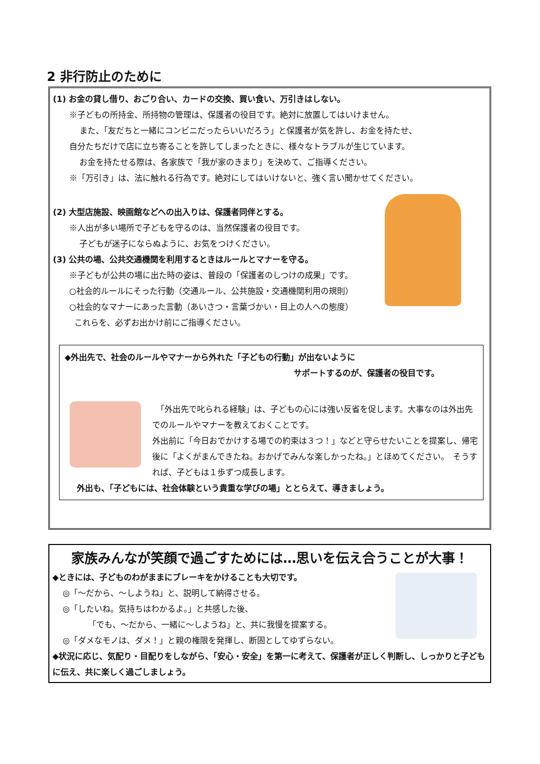2 非行防止のために
(1) お金の貸し借り、おごり合い、カードの交換、買い食い、万引きはしない。
※子どもの所持金、所持物の管理は、保護者の役目です。絶対に放置してはいけません。
また、「友だちと一緒にコンビニだったらいいだろう」と保護者が気を許し、お金を持たせ、
自分たちだけで店に立ち寄ることを許してしまったときに、様々なトラブルが生じています。
お金を持たせる際は、各家族で「我が家のきまり」を決めて、ご指導ください。
※「万引き」は、法に触れる行為です。絶対にしてはいけないと、強く言い聞かせてください。
(2) 大型店施設、映画館などへの出入りは、保護者同伴とする。
※人出が多い場所で子どもを守るのは、当然保護者の役目です。
子どもが迷子にならぬように、お気をつけください。
(3) 公共の場、公共交通機関を利用するときはルールとマナーを守る。
※子どもが公共の場に出た時の姿は、普段の「保護者のしつけの成果」です。
○社会的ルールにそった行動（交通ルール、公共施設・交通機関利用の規則）
○社会的なマナーにあった言動（あいさつ・言葉づかい・目上の人への態度）
これらを、必ずお出かけ前にご指導ください。
◆外出先で、社会のルールやマナーから外れた「子どもの行動」が出ないように
サポートするのが、保護者の役目です。
　「外出先で叱られる経験」は、子どもの心には強い反省を促します。大事なのは外出先でのルールやマナーを教えておくことです。
外出前に「今日おでかけする場での約束は３つ！」などと守らせたいことを提案し、帰宅後に「よくがまんできたね。おかげでみんな楽しかったね。」とほめてください。　そうすれば、子どもは１歩ずつ成長します。
外出も、「子どもには、社会体験という貴重な学びの場」ととらえて、導きましょう。
家族みんなが笑顔で過ごすためには…思いを伝え合うことが大事！
◆ときには、子どものわがままにブレーキをかけることも大切です。
◎「～だから、～しようね」と、説明して納得させる。
◎「したいね。気持ちはわかるよ。」と共感した後、
「でも、～だから、一緒に～しようね」と、共に我慢を提案する。
◎「ダメなモノは、ダメ！」と親の権限を発揮し、断固としてゆずらない。
◆状況に応じ、気配り・目配りをしながら、「安心・安全」を第一に考えて、保護者が正しく判断し、しっかりと子どもに伝え、共に楽しく過ごしましょう。